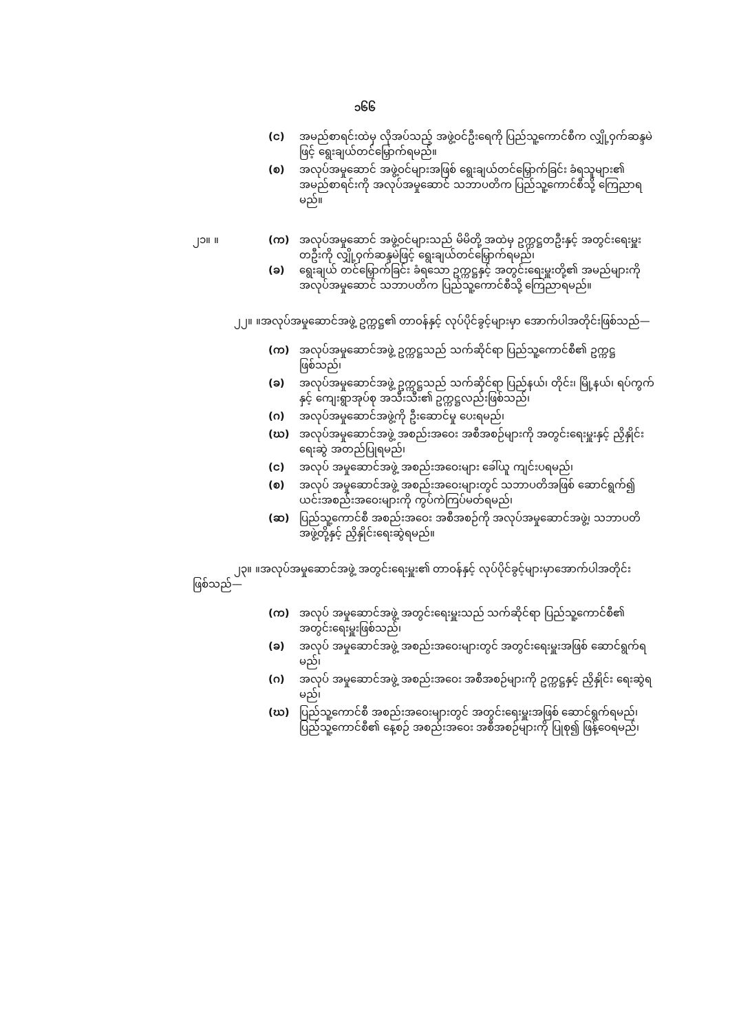၁၆၆
(င) အမည်စာရင်းထဲမှ လိုအပ်သည့် အဖွဲ့ဝင်ဦးရေကို ပြည်သူ့ကောင်စီက လျှို့ဝှက်ဆန္ဒမဲဖြင့် ရွေးချယ်တင်မြှောက်ရမည်။
(စ) အလုပ်အမှုဆောင် အဖွဲ့ဝင်များအဖြစ် ရွေးချယ်တင်မြှောက်ခြင်း ခံရသူများ၏ အမည်စာရင်းကို အလုပ်အမှုဆောင် သဘာပတိက ပြည်သူ့ကောင်စီသို့ ကြေညာရမည်။
၂၁။ ။ (က) အလုပ်အမှုဆောင် အဖွဲ့ဝင်များသည် မိမိတို့ အထဲမှ ဥက္ကဋ္ဌတဦးနှင့် အတွင်းရေးမှူး တဦးကို လျှို့ဝှက်ဆန္ဒမဲဖြင့် ရွေးချယ်တင်မြှောက်ရမည်၊
(ခ) ရွေးချယ် တင်မြှောက်ခြင်း ခံရသော ဥက္ကဋ္ဌနှင့် အတွင်းရေးမှူးတို့၏ အမည်များကို အလုပ်အမှုဆောင် သဘာပတိက ပြည်သူ့ကောင်စီသို့ ကြေညာရမည်။
၂၂။ ။အလုပ်အမှုဆောင်အဖွဲ့ ဥက္ကဋ္ဌ၏ တာဝန်နှင့် လုပ်ပိုင်ခွင့်များမှာ အောက်ပါအတိုင်းဖြစ်သည်—
(က) အလုပ်အမှုဆောင်အဖွဲ့ ဥက္ကဋ္ဌသည် သက်ဆိုင်ရာ ပြည်သူ့ကောင်စီ၏ ဥက္ကဋ္ဌဖြစ်သည်၊
(ခ) အလုပ်အမှုဆောင်အဖွဲ့ ဥက္ကဋ္ဌသည် သက်ဆိုင်ရာ ပြည်နယ်၊ တိုင်း၊ မြို့နယ်၊ ရပ်ကွက်နှင့် ကျေးရွာအုပ်စု အသီးသီး၏ ဥက္ကဋ္ဌလည်းဖြစ်သည်၊
(ဂ) အလုပ်အမှုဆောင်အဖွဲ့ကို ဦးဆောင်မှု ပေးရမည်၊
(ဃ) အလုပ်အမှုဆောင်အဖွဲ့ အစည်းအဝေး အစီအစဉ်များကို အတွင်းရေးမှူးနှင့် ညှိနှိုင်းရေးဆွဲ အတည်ပြုရမည်၊
(င) အလုပ် အမှုဆောင်အဖွဲ့ အစည်းအဝေးများ ခေါ်ယူ ကျင်းပရမည်၊
(စ) အလုပ် အမှုဆောင်အဖွဲ့ အစည်းအဝေးများတွင် သဘာပတိအဖြစ် ဆောင်ရွက်၍ ယင်းအစည်းအဝေးများကို ကွပ်ကဲကြပ်မတ်ရမည်၊
(ဆ) ပြည်သူ့ကောင်စီ အစည်းအဝေး အစီအစဉ်ကို အလုပ်အမှုဆောင်အဖွဲ့၊ သဘာပတိ အဖွဲ့တို့နှင့် ညှိနှိုင်းရေးဆွဲရမည်။
၂၃။ ။အလုပ်အမှုဆောင်အဖွဲ့ အတွင်းရေးမှူး၏ တာဝန်နှင့် လုပ်ပိုင်ခွင့်များမှာအောက်ပါအတိုင်းဖြစ်သည်—
(က) အလုပ် အမှုဆောင်အဖွဲ့ အတွင်းရေးမှူးသည် သက်ဆိုင်ရာ ပြည်သူ့ကောင်စီ၏ အတွင်းရေးမှူးဖြစ်သည်၊
(ခ) အလုပ် အမှုဆောင်အဖွဲ့ အစည်းအဝေးများတွင် အတွင်းရေးမှူးအဖြစ် ဆောင်ရွက်ရမည်၊
(ဂ) အလုပ် အမှုဆောင်အဖွဲ့ အစည်းအဝေး အစီအစဉ်များကို ဥက္ကဋ္ဌနှင့် ညှိနှိုင်း ရေးဆွဲရမည်၊
(ဃ) ပြည်သူ့ကောင်စီ အစည်းအဝေးများတွင် အတွင်းရေးမှူးအဖြစ် ဆောင်ရွက်ရမည်၊ ပြည်သူ့ကောင်စီ၏ နေ့စဉ် အစည်းအဝေး အစီအစဉ်များကို ပြုစု၍ ဖြန့်ဝေရမည်၊